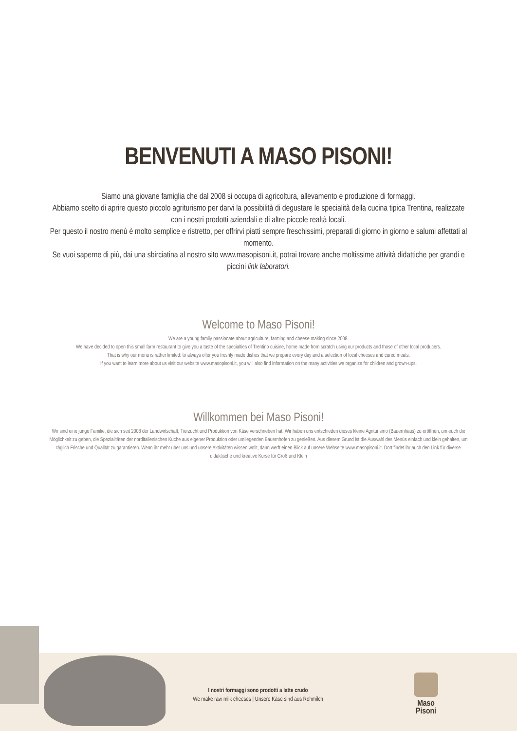BENVENUTI A MASO PISONI!
Siamo una giovane famiglia che dal 2008 si occupa di agricoltura, allevamento e produzione di formaggi.
Abbiamo scelto di aprire questo piccolo agriturismo per darvi la possibilità di degustare le specialità della cucina tipica Trentina, realizzate con i nostri prodotti aziendali e di altre piccole realtà locali.
Per questo il nostro menù è molto semplice e ristretto, per offrirvi piatti sempre freschissimi, preparati di giorno in giorno e salumi affettati al momento.
Se vuoi saperne di più, dai una sbirciatina al nostro sito www.masopisoni.it, potrai trovare anche moltissime attività didattiche per grandi e piccini link laboratori.
Welcome to Maso Pisoni!
We are a young family passionate about agriculture, farming and cheese making since 2008.
We have decided to open this small farm restaurant to give you a taste of the specialties of Trentino cuisine, home made from scratch using our products and those of other local producers.
That is why our menu is rather limited: to always offer you freshly made dishes that we prepare every day and a selection of local cheeses and cured meats.
If you want to learn more about us visit our website www.masopisoni.it, you will also find information on the many activities we organize for children and grown-ups.
Willkommen bei Maso Pisoni!
Wir sind eine junge Familie, die sich seit 2008 der Landwirtschaft, Tierzucht und Produktion von Käse verschrieben hat. Wir haben uns entschieden dieses kleine Agriturismo (Bauernhaus) zu eröffnen, um euch die Möglichkeit zu geben, die Spezialitäten der norditalienischen Küche aus eigener Produktion oder umliegenden Bauernhöfen zu genießen. Aus diesem Grund ist die Auswahl des Menüs einfach und klein gehalten, um täglich Frische und Qualität zu garantieren. Wenn ihr mehr über uns und unsere Aktivitäten wissen wollt, dann werft einen Blick auf unsere Webseite www.masopisoni.it. Dort findet ihr auch den Link für diverse didaktische und kreative Kurse für Groß und Klein
I nostri formaggi sono prodotti a latte crudo
We make raw milk cheeses | Unsere Käse sind aus Rohmilch
Maso
Pisoni